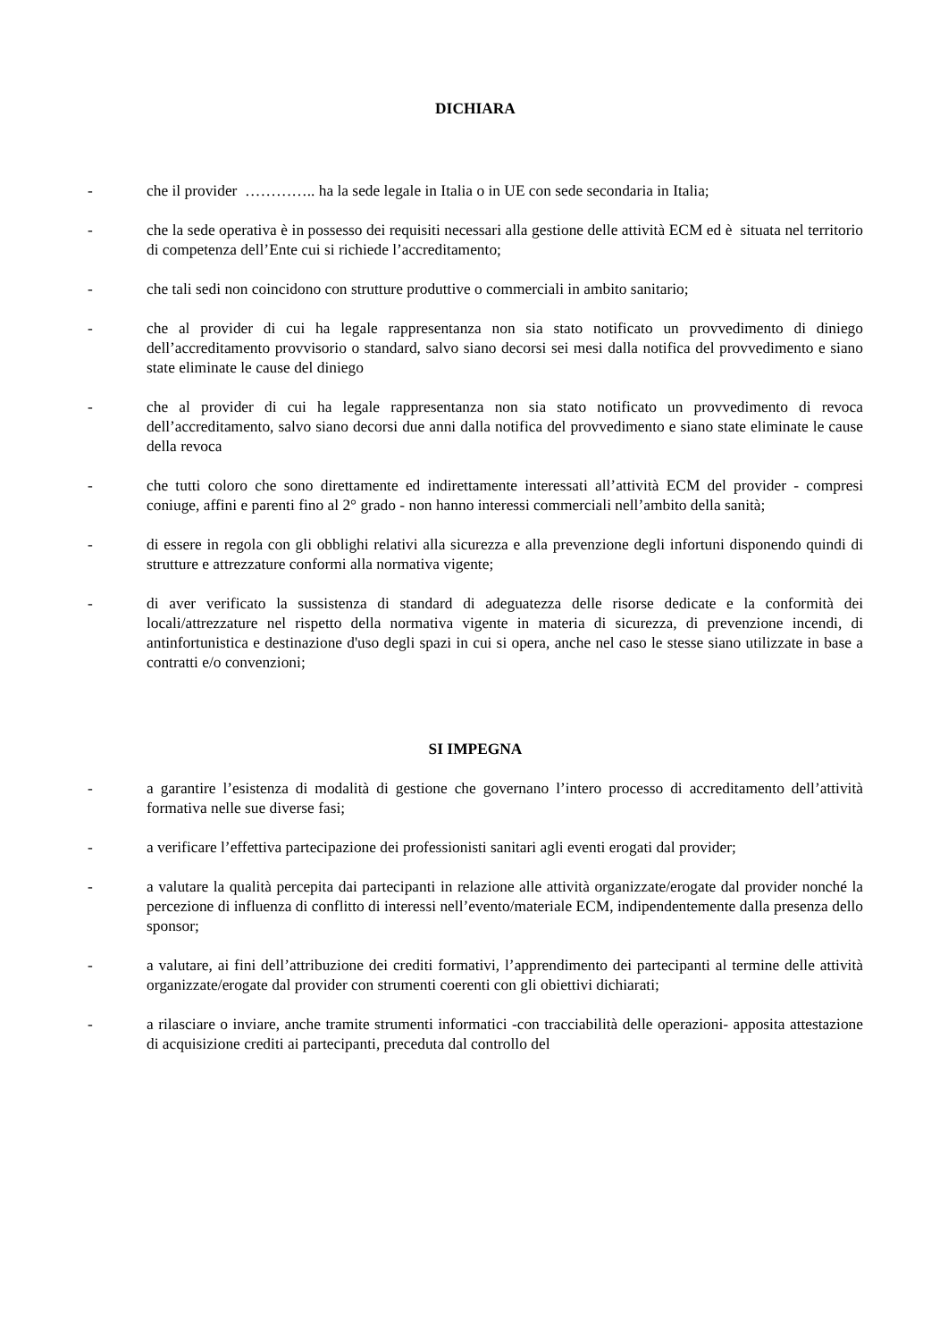DICHIARA
- che il provider ………….. ha la sede legale in Italia o in UE con sede secondaria in Italia;
- che la sede operativa è in possesso dei requisiti necessari alla gestione delle attività ECM ed è situata nel territorio di competenza dell’Ente cui si richiede l’accreditamento;
- che tali sedi non coincidono con strutture produttive o commerciali in ambito sanitario;
- che al provider di cui ha legale rappresentanza non sia stato notificato un provvedimento di diniego dell’accreditamento provvisorio o standard, salvo siano decorsi sei mesi dalla notifica del provvedimento e siano state eliminate le cause del diniego
- che al provider di cui ha legale rappresentanza non sia stato notificato un provvedimento di revoca dell’accreditamento, salvo siano decorsi due anni dalla notifica del provvedimento e siano state eliminate le cause della revoca
- che tutti coloro che sono direttamente ed indirettamente interessati all’attività ECM del provider - compresi coniuge, affini e parenti fino al 2° grado - non hanno interessi commerciali nell’ambito della sanità;
- di essere in regola con gli obblighi relativi alla sicurezza e alla prevenzione degli infortuni disponendo quindi di strutture e attrezzature conformi alla normativa vigente;
- di aver verificato la sussistenza di standard di adeguatezza delle risorse dedicate e la conformità dei locali/attrezzature nel rispetto della normativa vigente in materia di sicurezza, di prevenzione incendi, di antinfortunistica e destinazione d'uso degli spazi in cui si opera, anche nel caso le stesse siano utilizzate in base a contratti e/o convenzioni;
SI IMPEGNA
- a garantire l’esistenza di modalità di gestione che governano l’intero processo di accreditamento dell’attività formativa nelle sue diverse fasi;
- a verificare l’effettiva partecipazione dei professionisti sanitari agli eventi erogati dal provider;
- a valutare la qualità percepita dai partecipanti in relazione alle attività organizzate/erogate dal provider nonché la percezione di influenza di conflitto di interessi nell’evento/materiale ECM, indipendentemente dalla presenza dello sponsor;
- a valutare, ai fini dell’attribuzione dei crediti formativi, l’apprendimento dei partecipanti al termine delle attività organizzate/erogate dal provider con strumenti coerenti con gli obiettivi dichiarati;
- a rilasciare o inviare, anche tramite strumenti informatici -con tracciabilità delle operazioni- apposita attestazione di acquisizione crediti ai partecipanti, preceduta dal controllo del